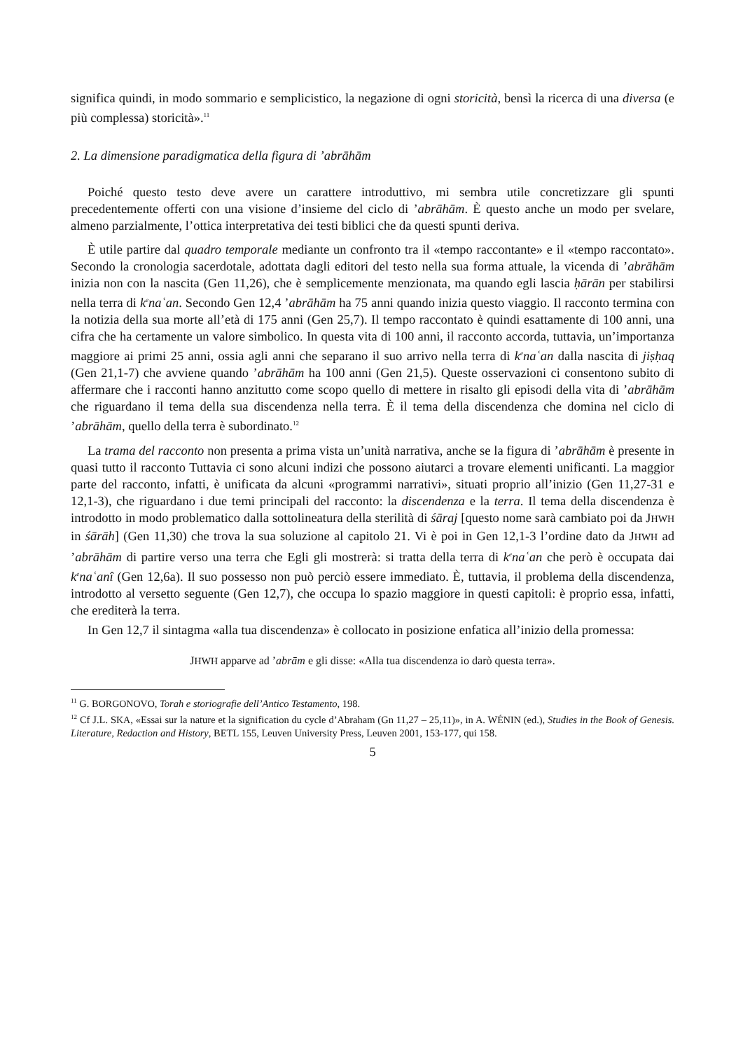significa quindi, in modo sommario e semplicistico, la negazione di ogni storicità, bensì la ricerca di una diversa (e più complessa) storicità».<sup>11</sup>
2. La dimensione paradigmatica della figura di ’abrāhām
Poiché questo testo deve avere un carattere introduttivo, mi sembra utile concretizzare gli spunti precedentemente offerti con una visione d’insieme del ciclo di ’abrāhām. È questo anche un modo per svelare, almeno parzialmente, l’ottica interpretativa dei testi biblici che da questi spunti deriva.
È utile partire dal quadro temporale mediante un confronto tra il «tempo raccontante» e il «tempo raccontato». Secondo la cronologia sacerdotale, adottata dagli editori del testo nella sua forma attuale, la vicenda di ’abrāhām inizia non con la nascita (Gen 11,26), che è semplicemente menzionata, ma quando egli lascia ḥārān per stabilirsi nella terra di k<sup>e</sup>naʿan. Secondo Gen 12,4 ’abrāhām ha 75 anni quando inizia questo viaggio. Il racconto termina con la notizia della sua morte all’età di 175 anni (Gen 25,7). Il tempo raccontato è quindi esattamente di 100 anni, una cifra che ha certamente un valore simbolico. In questa vita di 100 anni, il racconto accorda, tuttavia, un’importanza maggiore ai primi 25 anni, ossia agli anni che separano il suo arrivo nella terra di k<sup>e</sup>naʿan dalla nascita di jiṣḥaq (Gen 21,1-7) che avviene quando ’abrāhām ha 100 anni (Gen 21,5). Queste osservazioni ci consentono subito di affermare che i racconti hanno anzitutto come scopo quello di mettere in risalto gli episodi della vita di ’abrāhām che riguardano il tema della sua discendenza nella terra. È il tema della discendenza che domina nel ciclo di ’abrāhām, quello della terra è subordinato.<sup>12</sup>
La trama del racconto non presenta a prima vista un’unità narrativa, anche se la figura di ’abrāhām è presente in quasi tutto il racconto Tuttavia ci sono alcuni indizi che possono aiutarci a trovare elementi unificanti. La maggior parte del racconto, infatti, è unificata da alcuni «programmi narrativi», situati proprio all’inizio (Gen 11,27-31 e 12,1-3), che riguardano i due temi principali del racconto: la discendenza e la terra. Il tema della discendenza è introdotto in modo problematico dalla sottolineatura della sterilità di śāraj [questo nome sarà cambiato poi da JHWH in śārāh] (Gen 11,30) che trova la sua soluzione al capitolo 21. Vi è poi in Gen 12,1-3 l’ordine dato da JHWH ad ’abrāhām di partire verso una terra che Egli gli mostrerà: si tratta della terra di k<sup>e</sup>naʿan che però è occupata dai k<sup>e</sup>naʿanî (Gen 12,6a). Il suo possesso non può perciò essere immediato. È, tuttavia, il problema della discendenza, introdotto al versetto seguente (Gen 12,7), che occupa lo spazio maggiore in questi capitoli: è proprio essa, infatti, che erediterà la terra.
In Gen 12,7 il sintagma «alla tua discendenza» è collocato in posizione enfatica all’inizio della promessa:
JHWH apparve ad ’abrām e gli disse: «Alla tua discendenza io darò questa terra».
<sup>11</sup> G. BORGONOVO, Torah e storiografie dell’Antico Testamento, 198.
<sup>12</sup> Cf J.L. SKA, «Essai sur la nature et la signification du cycle d’Abraham (Gn 11,27 – 25,11)», in A. WÉNIN (ed.), Studies in the Book of Genesis. Literature, Redaction and History, BETL 155, Leuven University Press, Leuven 2001, 153-177, qui 158.
5